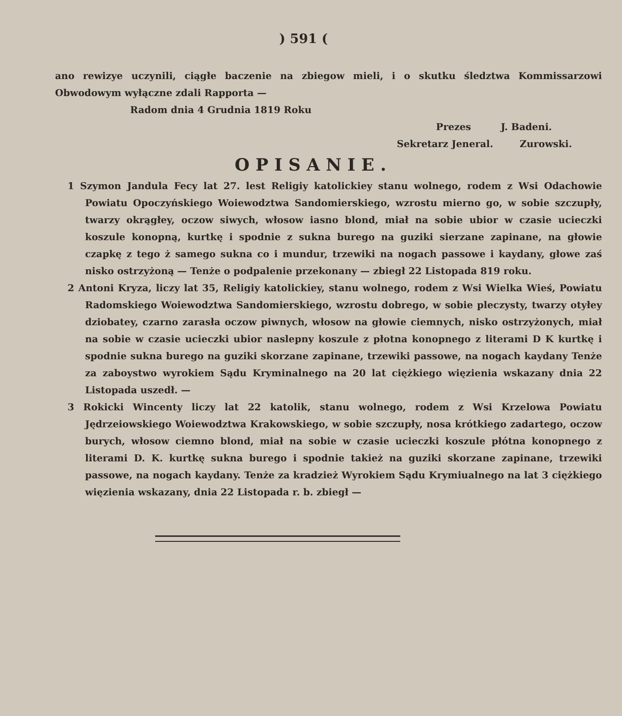) 591 (
ano rewizye uczynili, ciągłe baczenie na zbiegow mieli, i o skutku śledztwa Kommissarzowi Obwodowym wyłączne zdali Rapporta —
Radom dnia 4 Grudnia 1819 Roku
Prezes J. Badeni.
Sekretarz Jeneral. Zurowski.
OPISANIE.
1 Szymon Jandula Fecy lat 27. lest Religiy katolickiey stanu wolnego, rodem z Wsi Odachowie Powiatu Opoczyńskiego Woiewodztwa Sandomierskiego, wzrostu mierno go, w sobie szczupły, twarzy okrągłey, oczow siwych, włosow iasno blond, miał na sobie ubior w czasie ucieczki koszule konopną, kurtkę i spodnie z sukna burego na guziki sierzane zapinane, na głowie czapkę z tego ż samego sukna co i mundur, trzewiki na nogach passowe i kaydany, głowe zaś nisko ostrzyżoną — Tenże o podpalenie przekonany — zbiegł 22 Listopada 819 roku.
2 Antoni Kryza, liczy lat 35, Religiy katolickiey, stanu wolnego, rodem z Wsi Wielka Wieś, Powiatu Radomskiego Woiewodztwa Sandomierskiego, wzrostu dobrego, w sobie pleczysty, twarzy otyłey dziobatey, czarno zarasła oczow piwnych, włosow na głowie ciemnych, nisko ostrzyżonych, miał na sobie w czasie ucieczki ubior naslepny koszule z płotna konopnego z literami D K kurtkę i spodnie sukna burego na guziki skorzane zapinane, trzewiki passowe, na nogach kaydany Tenże za zaboystwo wyrokiem Sądu Kryminalnego na 20 lat ciężkiego więzienia wskazany dnia 22 Listopada uszedł. —
3 Rokicki Wincenty liczy lat 22 katolik, stanu wolnego, rodem z Wsi Krzelowa Powiatu Jędrzeiowskiego Woiewodztwa Krakowskiego, w sobie szczupły, nosa krótkiego zadartego, oczow burych, włosow ciemno blond, miał na sobie w czasie ucieczki koszule płótna konopnego z literami D. K. kurtkę sukna burego i spodnie takież na guziki skorzane zapinane, trzewiki passowe, na nogach kaydany. Tenże za kradzież Wyrokiem Sądu Krymiualnego na lat 3 ciężkiego więzienia wskazany, dnia 22 Listopada r. b. zbiegł —